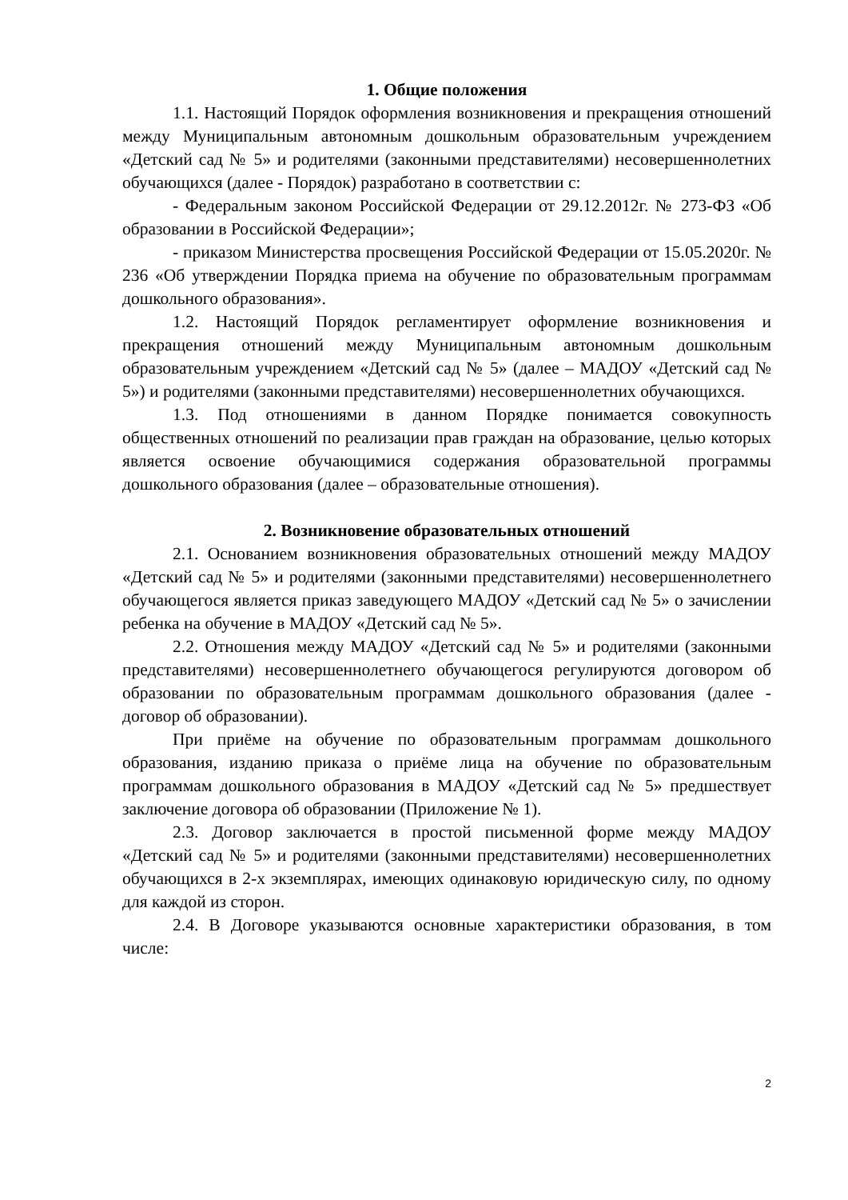1. Общие положения
1.1. Настоящий Порядок оформления возникновения и прекращения отношений между Муниципальным автономным дошкольным образовательным учреждением «Детский сад № 5» и родителями (законными представителями) несовершеннолетних обучающихся (далее - Порядок) разработано в соответствии с:
- Федеральным законом Российской Федерации от 29.12.2012г. № 273-ФЗ «Об образовании в Российской Федерации»;
- приказом Министерства просвещения Российской Федерации от 15.05.2020г. № 236 «Об утверждении Порядка приема на обучение по образовательным программам дошкольного образования».
1.2. Настоящий Порядок регламентирует оформление возникновения и прекращения отношений между Муниципальным автономным дошкольным образовательным учреждением «Детский сад № 5» (далее – МАДОУ «Детский сад № 5») и родителями (законными представителями) несовершеннолетних обучающихся.
1.3. Под отношениями в данном Порядке понимается совокупность общественных отношений по реализации прав граждан на образование, целью которых является освоение обучающимися содержания образовательной программы дошкольного образования (далее – образовательные отношения).
2. Возникновение образовательных отношений
2.1. Основанием возникновения образовательных отношений между МАДОУ «Детский сад № 5» и родителями (законными представителями) несовершеннолетнего обучающегося является приказ заведующего МАДОУ «Детский сад № 5» о зачислении ребенка на обучение в МАДОУ «Детский сад № 5».
2.2. Отношения между МАДОУ «Детский сад № 5» и родителями (законными представителями) несовершеннолетнего обучающегося регулируются договором об образовании по образовательным программам дошкольного образования (далее - договор об образовании).
При приёме на обучение по образовательным программам дошкольного образования, изданию приказа о приёме лица на обучение по образовательным программам дошкольного образования в МАДОУ «Детский сад № 5» предшествует заключение договора об образовании (Приложение № 1).
2.3. Договор заключается в простой письменной форме между МАДОУ «Детский сад № 5» и родителями (законными представителями) несовершеннолетних обучающихся в 2-х экземплярах, имеющих одинаковую юридическую силу, по одному для каждой из сторон.
2.4. В Договоре указываются основные характеристики образования, в том числе:
2